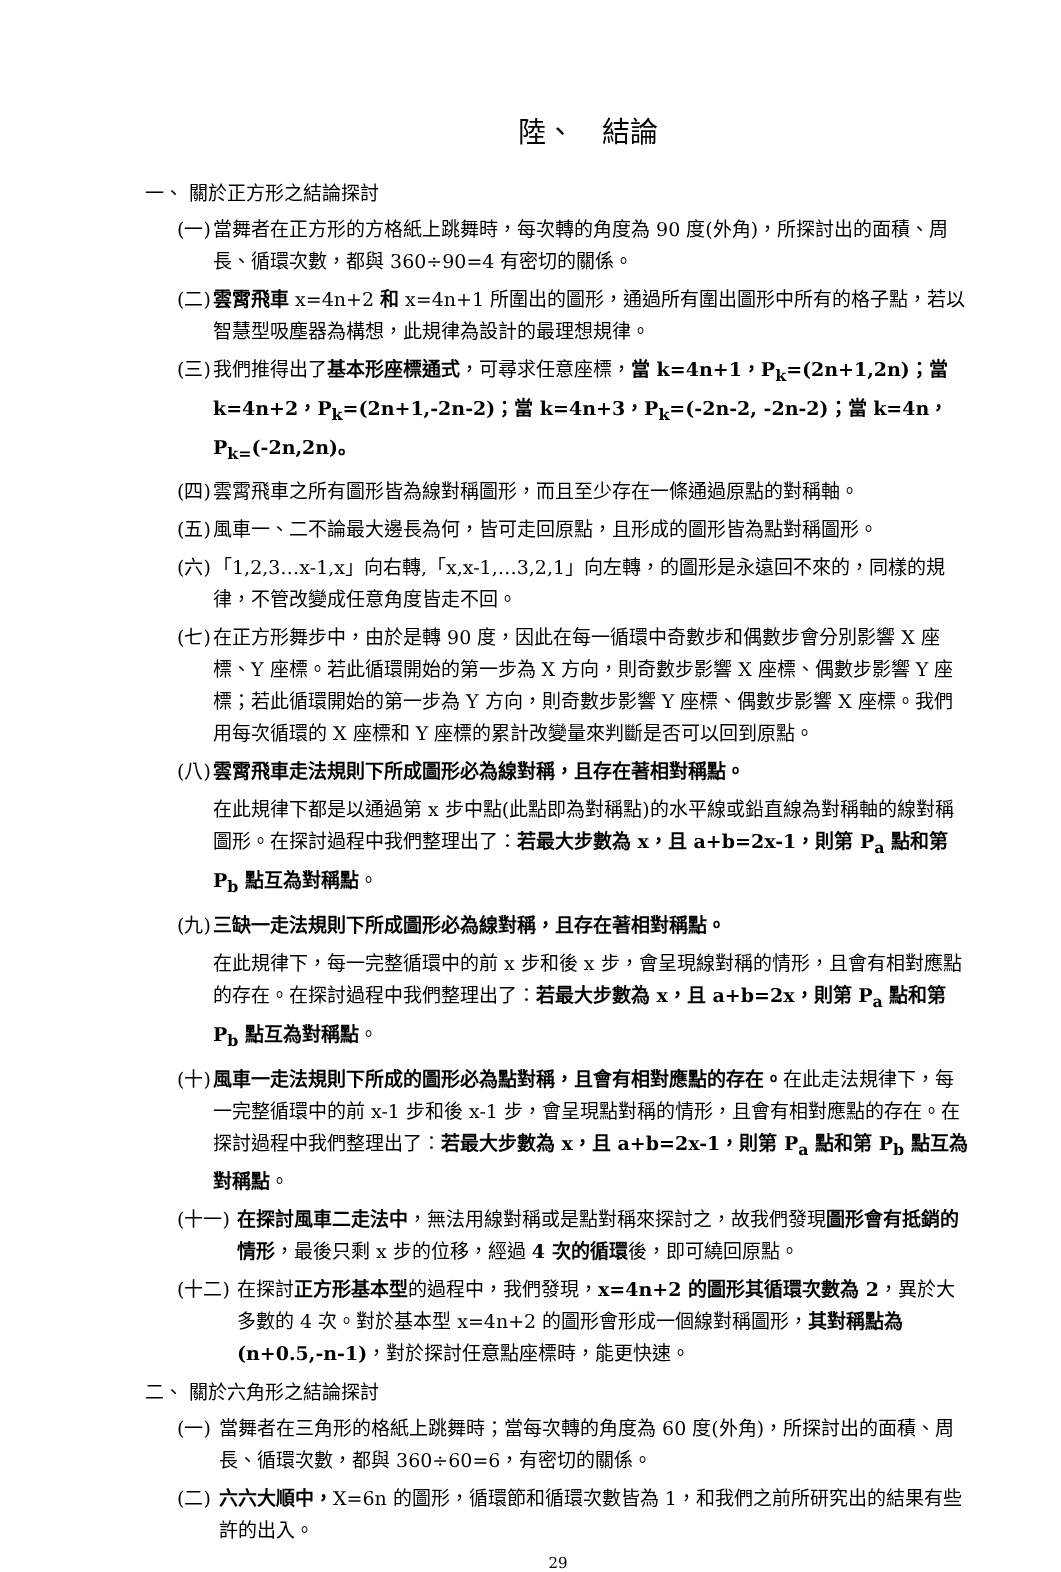陸、　結論
一、 關於正方形之結論探討
(一) 當舞者在正方形的方格紙上跳舞時，每次轉的角度為 90 度(外角)，所探討出的面積、周長、循環次數，都與 360÷90=4 有密切的關係。
(二) 雲霄飛車 x=4n+2 和 x=4n+1 所圍出的圖形，通過所有圍出圖形中所有的格子點，若以智慧型吸塵器為構想，此規律為設計的最理想規律。
(三) 我們推得出了基本形座標通式，可尋求任意座標，當 k=4n+1，P<sub>k</sub>=(2n+1,2n)；當 k=4n+2，P<sub>k</sub>=(2n+1,-2n-2)；當 k=4n+3，P<sub>k</sub>=(-2n-2, -2n-2)；當 k=4n，P<sub>k=</sub>(-2n,2n)。
(四) 雲霄飛車之所有圖形皆為線對稱圖形，而且至少存在一條通過原點的對稱軸。
(五) 風車一、二不論最大邊長為何，皆可走回原點，且形成的圖形皆為點對稱圖形。
(六) 「1,2,3…x-1,x」向右轉,「x,x-1,…3,2,1」向左轉，的圖形是永遠回不來的，同樣的規律，不管改變成任意角度皆走不回。
(七) 在正方形舞步中，由於是轉 90 度，因此在每一循環中奇數步和偶數步會分別影響 X 座標、Y 座標。若此循環開始的第一步為 X 方向，則奇數步影響 X 座標、偶數步影響 Y 座標；若此循環開始的第一步為 Y 方向，則奇數步影響 Y 座標、偶數步影響 X 座標。我們用每次循環的 X 座標和 Y 座標的累計改變量來判斷是否可以回到原點。
(八) 雲霄飛車走法規則下所成圖形必為線對稱，且存在著相對稱點。
在此規律下都是以通過第 x 步中點(此點即為對稱點)的水平線或鉛直線為對稱軸的線對稱圖形。在探討過程中我們整理出了：若最大步數為 x，且 a+b=2x-1，則第 P<sub>a</sub> 點和第 P<sub>b</sub> 點互為對稱點。
(九) 三缺一走法規則下所成圖形必為線對稱，且存在著相對稱點。
在此規律下，每一完整循環中的前 x 步和後 x 步，會呈現線對稱的情形，且會有相對應點的存在。在探討過程中我們整理出了：若最大步數為 x，且 a+b=2x，則第 P<sub>a</sub> 點和第 P<sub>b</sub> 點互為對稱點。
(十) 風車一走法規則下所成的圖形必為點對稱，且會有相對應點的存在。在此走法規律下，每一完整循環中的前 x-1 步和後 x-1 步，會呈現點對稱的情形，且會有相對應點的存在。在探討過程中我們整理出了：若最大步數為 x，且 a+b=2x-1，則第 P<sub>a</sub> 點和第 P<sub>b</sub> 點互為對稱點。
(十一) 在探討風車二走法中，無法用線對稱或是點對稱來探討之，故我們發現圖形會有抵銷的情形，最後只剩 x 步的位移，經過 4 次的循環後，即可繞回原點。
(十二) 在探討正方形基本型的過程中，我們發現，x=4n+2 的圖形其循環次數為 2，異於大多數的 4 次。對於基本型 x=4n+2 的圖形會形成一個線對稱圖形，其對稱點為 (n+0.5,-n-1)，對於探討任意點座標時，能更快速。
二、 關於六角形之結論探討
(一) 當舞者在三角形的格紙上跳舞時；當每次轉的角度為 60 度(外角)，所探討出的面積、周長、循環次數，都與 360÷60=6，有密切的關係。
(二) 六六大順中，X=6n 的圖形，循環節和循環次數皆為 1，和我們之前所研究出的結果有些許的出入。
29